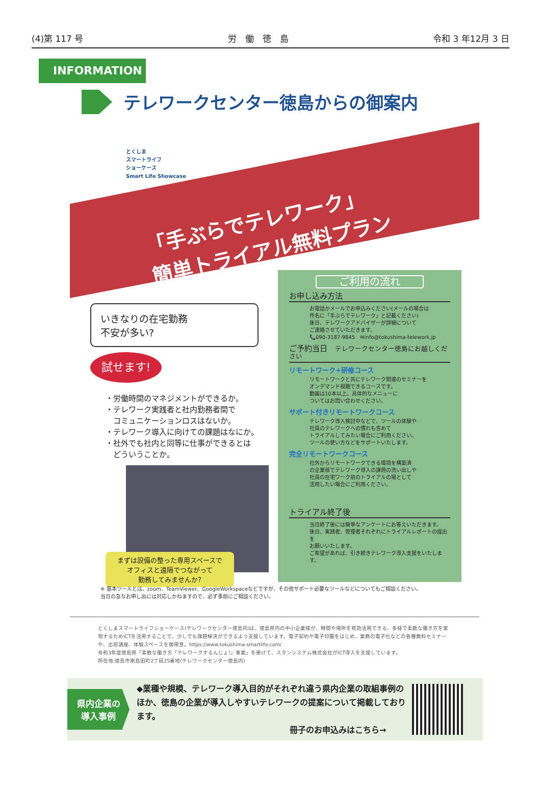(4)第 117 号 労　働　徳　島 令和 3 年12月 3 日
INFORMATION
テレワークセンター徳島からの御案内
とくしま
スマートライフ
ショーケース
Smart Life Showcase
「手ぶらでテレワーク」
簡単トライアル無料プラン
いきなりの在宅勤務
不安が多い?
試せます!
・労働時間のマネジメントができるか。
・テレワーク実践者と社内勤務者間で
　コミュニケーションロスはないか。
・テレワーク導入に向けての課題はなにか。
・社外でも社内と同等に仕事ができるとは
　どういうことか。
まずは設備の整った専用スペースで
オフィスと遠隔でつながって
勤務してみませんか?
ご利用の流れ
お申し込み方法
お電話かメールでお申込みください(メールの場合は
件名に「手ぶらでテレワーク」と記載ください)
後日、テレワークアドバイザーが詳細について
ご連絡させていただきます。
📞090-3187-9845　✉info@tokushima-telework.jp
ご予約当日　テレワークセンター徳島にお越しください
リモートワーク+研修コース
リモートワークと共にテレワーク関連のセミナーを
オンデマンド視聴できるコースです。
動画は10本以上。具体的なメニューに
ついてはお問い合わせください。
サポート付きリモートワークコース
テレワーク導入検討中などで、ツールの体験や
社員のテレワークへの慣れも含めて
トライアルしてみたい場合にご利用ください。
ツールの使い方などをサポートいたします。
完全リモートワークコース
社外からリモートワークできる環境を構築済
の企業様でテレワーク導入の課題の洗い出しや
社員の在宅ワーク前のトライアルの場として
活用したい場合にご利用ください。
トライアル終了後
当日終了後には簡単なアンケートにお答えいただきます。
後日、実践者、管理者それぞれにトライアルレポートの提出を
お願いいたします。
ご希望があれば、引き続きテレワーク導入支援をいたします。
※ 基本ツールとは、zoom、TeamViewer、GoogleWorkspaceなどですが、その他サポート必要なツールなどについてもご相談ください。
当日の急なお申し出には対応しかねますので、必ず事前にご相談ください。
とくしまスマートライフショーケース(テレワークセンター徳島内)は、徳島県内の中小企業様が、時間や場所を有効活用できる、多様で柔軟な働き方を実現するためICTを活用することで、少しでも課題解決ができるよう支援しています。電子契約や電子印鑑をはじめ、業務の電子化などの各種無料セミナーや、出前講座、体験スペースを御用意。https://www.tokushima-smartlife.com/
令和3年度徳島県「柔軟な働き方「テレワークするんじょ!」事業」を受けて、スタンシステム株式会社がICT導入を支援しています。
所在地:徳島市南島田町2丁目25番地(テレワークセンター徳島内)
県内企業の
導入事例
◆業種や規模、テレワーク導入目的がそれぞれ違う県内企業の取組事例のほか、徳島の企業が導入しやすいテレワークの提案について掲載しております。
冊子のお申込みはこちら→